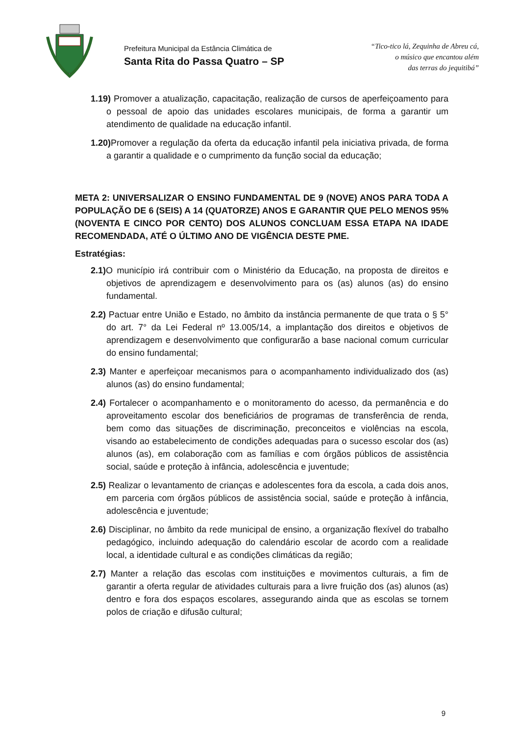Prefeitura Municipal da Estância Climática de
Santa Rita do Passa Quatro – SP
“Tico-tico lá, Zequinha de Abreu cá,
o músico que encantou além
das terras do jequitibá”
1.19) Promover a atualização, capacitação, realização de cursos de aperfeiçoamento para o pessoal de apoio das unidades escolares municipais, de forma a garantir um atendimento de qualidade na educação infantil.
1.20) Promover a regulação da oferta da educação infantil pela iniciativa privada, de forma a garantir a qualidade e o cumprimento da função social da educação;
META 2: UNIVERSALIZAR O ENSINO FUNDAMENTAL DE 9 (NOVE) ANOS PARA TODA A POPULAÇÃO DE 6 (SEIS) A 14 (QUATORZE) ANOS E GARANTIR QUE PELO MENOS 95% (NOVENTA E CINCO POR CENTO) DOS ALUNOS CONCLUAM ESSA ETAPA NA IDADE RECOMENDADA, ATÉ O ÚLTIMO ANO DE VIGÊNCIA DESTE PME.
Estratégias:
2.1) O município irá contribuir com o Ministério da Educação, na proposta de direitos e objetivos de aprendizagem e desenvolvimento para os (as) alunos (as) do ensino fundamental.
2.2) Pactuar entre União e Estado, no âmbito da instância permanente de que trata o § 5° do art. 7° da Lei Federal nº 13.005/14, a implantação dos direitos e objetivos de aprendizagem e desenvolvimento que configurarão a base nacional comum curricular do ensino fundamental;
2.3) Manter e aperfeiçoar mecanismos para o acompanhamento individualizado dos (as) alunos (as) do ensino fundamental;
2.4) Fortalecer o acompanhamento e o monitoramento do acesso, da permanência e do aproveitamento escolar dos beneficiários de programas de transferência de renda, bem como das situações de discriminação, preconceitos e violências na escola, visando ao estabelecimento de condições adequadas para o sucesso escolar dos (as) alunos (as), em colaboração com as famílias e com órgãos públicos de assistência social, saúde e proteção à infância, adolescência e juventude;
2.5) Realizar o levantamento de crianças e adolescentes fora da escola, a cada dois anos, em parceria com órgãos públicos de assistência social, saúde e proteção à infância, adolescência e juventude;
2.6) Disciplinar, no âmbito da rede municipal de ensino, a organização flexível do trabalho pedagógico, incluindo adequação do calendário escolar de acordo com a realidade local, a identidade cultural e as condições climáticas da região;
2.7) Manter a relação das escolas com instituições e movimentos culturais, a fim de garantir a oferta regular de atividades culturais para a livre fruição dos (as) alunos (as) dentro e fora dos espaços escolares, assegurando ainda que as escolas se tornem polos de criação e difusão cultural;
9